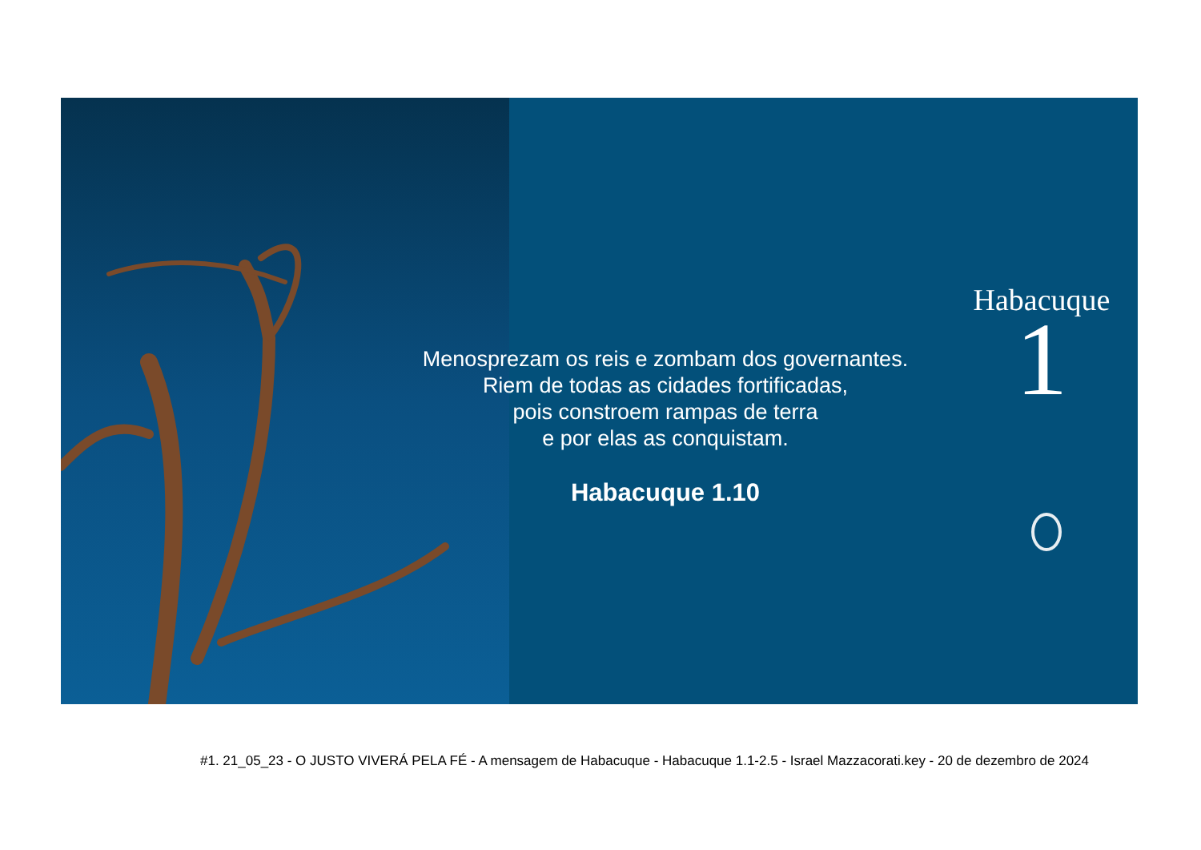Menosprezam os reis e zombam dos governantes.
Riem de todas as cidades fortificadas,
pois constroem rampas de terra
e por elas as conquistam.
Habacuque 1.10
Habacuque
1
#1. 21_05_23 - O JUSTO VIVERÁ PELA FÉ - A mensagem de Habacuque - Habacuque 1.1-2.5 - Israel Mazzacorati.key - 20 de dezembro de 2024